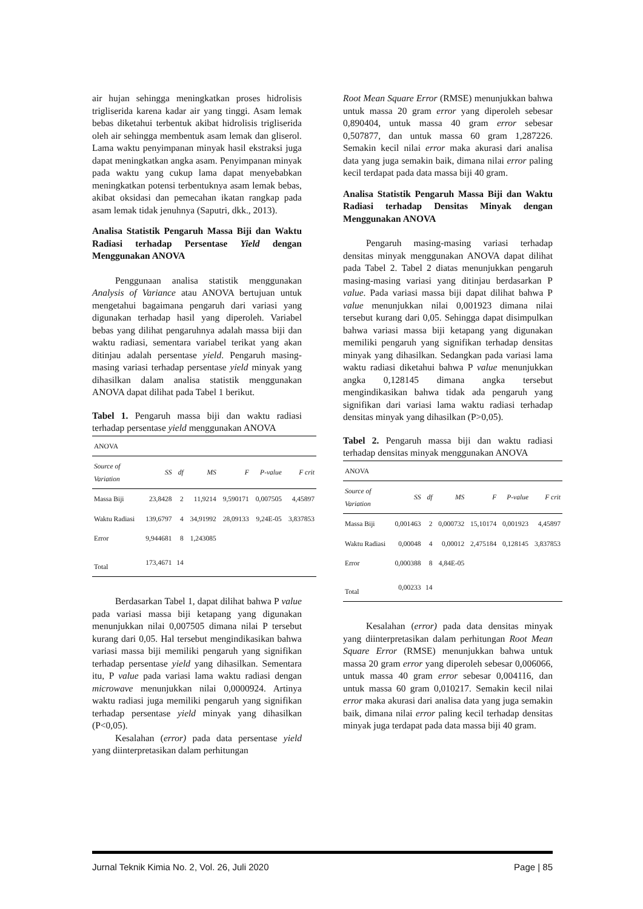air hujan sehingga meningkatkan proses hidrolisis trigliserida karena kadar air yang tinggi. Asam lemak bebas diketahui terbentuk akibat hidrolisis trigliserida oleh air sehingga membentuk asam lemak dan gliserol. Lama waktu penyimpanan minyak hasil ekstraksi juga dapat meningkatkan angka asam. Penyimpanan minyak pada waktu yang cukup lama dapat menyebabkan meningkatkan potensi terbentuknya asam lemak bebas, akibat oksidasi dan pemecahan ikatan rangkap pada asam lemak tidak jenuhnya (Saputri, dkk., 2013).
Analisa Statistik Pengaruh Massa Biji dan Waktu Radiasi terhadap Persentase Yield dengan Menggunakan ANOVA
Penggunaan analisa statistik menggunakan Analysis of Variance atau ANOVA bertujuan untuk mengetahui bagaimana pengaruh dari variasi yang digunakan terhadap hasil yang diperoleh. Variabel bebas yang dilihat pengaruhnya adalah massa biji dan waktu radiasi, sementara variabel terikat yang akan ditinjau adalah persentase yield. Pengaruh masing-masing variasi terhadap persentase yield minyak yang dihasilkan dalam analisa statistik menggunakan ANOVA dapat dilihat pada Tabel 1 berikut.
Tabel 1. Pengaruh massa biji dan waktu radiasi terhadap persentase yield menggunakan ANOVA
| ANOVA | | | | | | |
| Source of Variation | SS | df | MS | F | P-value | F crit |
| Massa Biji | 23,8428 | 2 | 11,9214 | 9,590171 | 0,007505 | 4,45897 |
| Waktu Radiasi | 139,6797 | 4 | 34,91992 | 28,09133 | 9,24E-05 | 3,837853 |
| Error | 9,944681 | 8 | 1,243085 | | | |
| Total | 173,4671 | 14 | | | | |
Berdasarkan Tabel 1, dapat dilihat bahwa P value pada variasi massa biji ketapang yang digunakan menunjukkan nilai 0,007505 dimana nilai P tersebut kurang dari 0,05. Hal tersebut mengindikasikan bahwa variasi massa biji memiliki pengaruh yang signifikan terhadap persentase yield yang dihasilkan. Sementara itu, P value pada variasi lama waktu radiasi dengan microwave menunjukkan nilai 0,0000924. Artinya waktu radiasi juga memiliki pengaruh yang signifikan terhadap persentase yield minyak yang dihasilkan (P<0,05).
Kesalahan (error) pada data persentase yield yang diinterpretasikan dalam perhitungan
Root Mean Square Error (RMSE) menunjukkan bahwa untuk massa 20 gram error yang diperoleh sebesar 0,890404, untuk massa 40 gram error sebesar 0,507877, dan untuk massa 60 gram 1,287226. Semakin kecil nilai error maka akurasi dari analisa data yang juga semakin baik, dimana nilai error paling kecil terdapat pada data massa biji 40 gram.
Analisa Statistik Pengaruh Massa Biji dan Waktu Radiasi terhadap Densitas Minyak dengan Menggunakan ANOVA
Pengaruh masing-masing variasi terhadap densitas minyak menggunakan ANOVA dapat dilihat pada Tabel 2. Tabel 2 diatas menunjukkan pengaruh masing-masing variasi yang ditinjau berdasarkan P value. Pada variasi massa biji dapat dilihat bahwa P value menunjukkan nilai 0,001923 dimana nilai tersebut kurang dari 0,05. Sehingga dapat disimpulkan bahwa variasi massa biji ketapang yang digunakan memiliki pengaruh yang signifikan terhadap densitas minyak yang dihasilkan. Sedangkan pada variasi lama waktu radiasi diketahui bahwa P value menunjukkan angka 0,128145 dimana angka tersebut mengindikasikan bahwa tidak ada pengaruh yang signifikan dari variasi lama waktu radiasi terhadap densitas minyak yang dihasilkan (P>0,05).
Tabel 2. Pengaruh massa biji dan waktu radiasi terhadap densitas minyak menggunakan ANOVA
| ANOVA | | | | | | |
| Source of Variation | SS | df | MS | F | P-value | F crit |
| Massa Biji | 0,001463 | 2 | 0,000732 | 15,10174 | 0,001923 | 4,45897 |
| Waktu Radiasi | 0,00048 | 4 | 0,00012 | 2,475184 | 0,128145 | 3,837853 |
| Error | 0,000388 | 8 | 4,84E-05 | | | |
| Total | 0,00233 | 14 | | | | |
Kesalahan (error) pada data densitas minyak yang diinterpretasikan dalam perhitungan Root Mean Square Error (RMSE) menunjukkan bahwa untuk massa 20 gram error yang diperoleh sebesar 0,006066, untuk massa 40 gram error sebesar 0,004116, dan untuk massa 60 gram 0,010217. Semakin kecil nilai error maka akurasi dari analisa data yang juga semakin baik, dimana nilai error paling kecil terhadap densitas minyak juga terdapat pada data massa biji 40 gram.
Jurnal Teknik Kimia No. 2, Vol. 26, Juli 2020 Page | 85